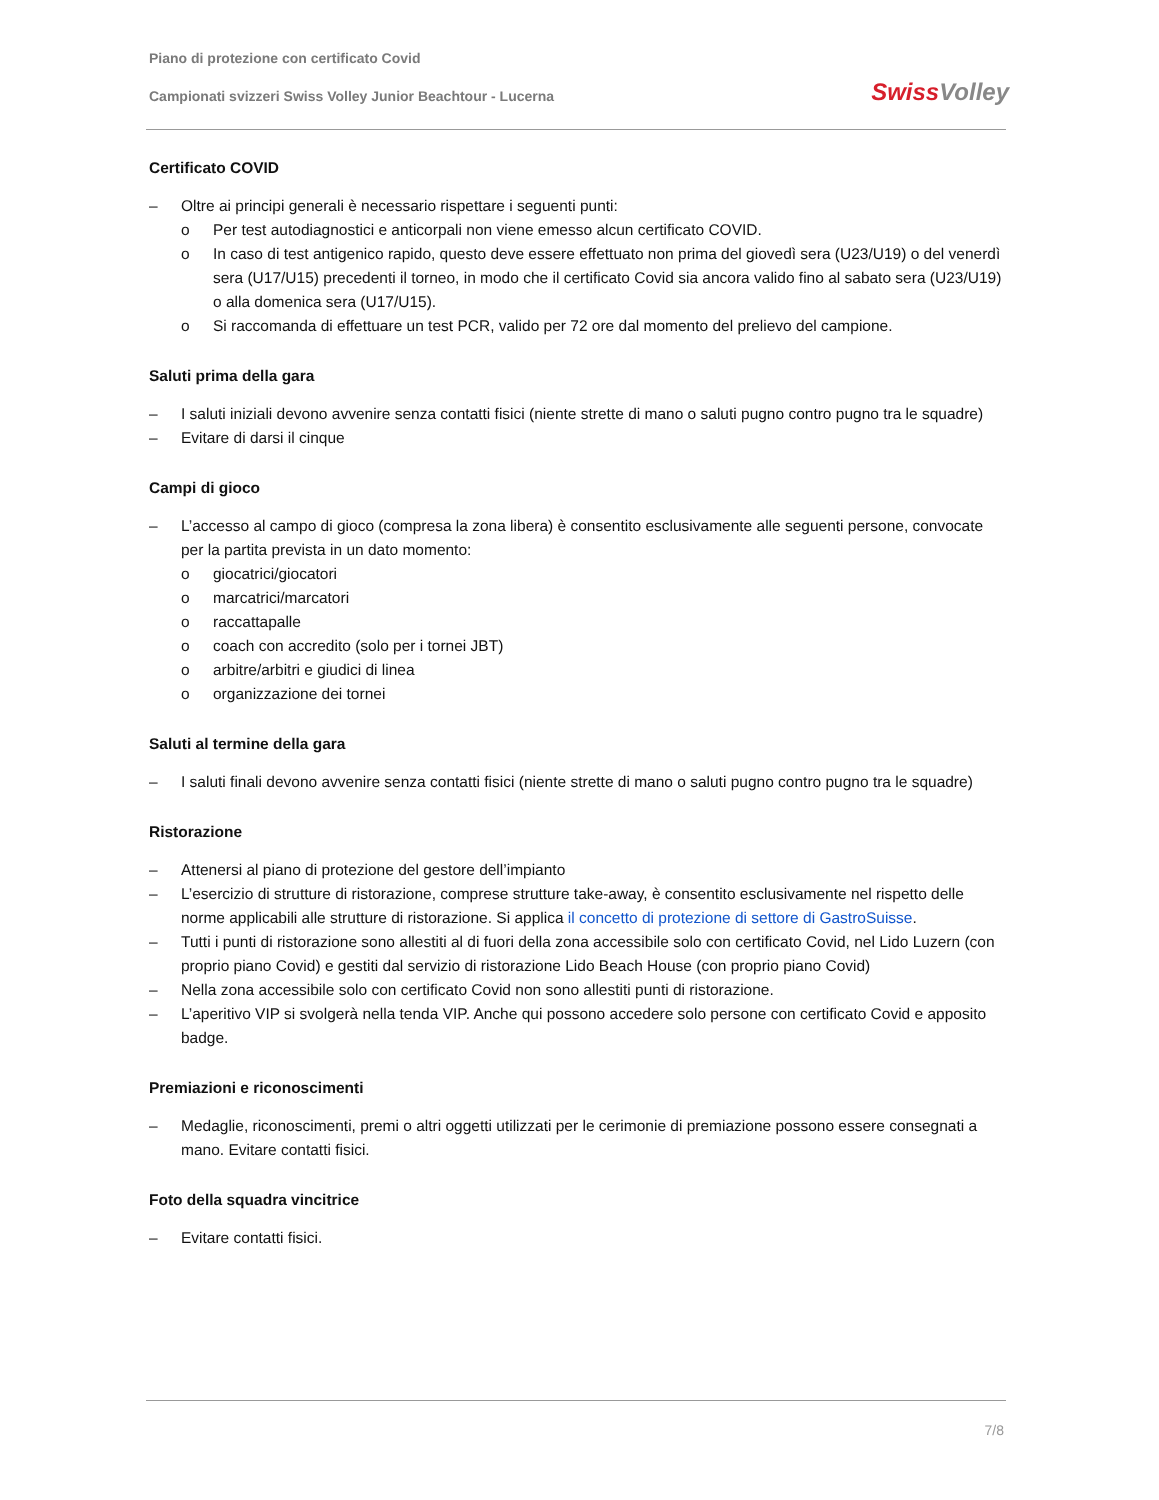Piano di protezione con certificato Covid
Campionati svizzeri Swiss Volley Junior Beachtour - Lucerna
Swiss Volley
Certificato COVID
– Oltre ai principi generali è necessario rispettare i seguenti punti:
o Per test autodiagnostici e anticorpali non viene emesso alcun certificato COVID.
o In caso di test antigenico rapido, questo deve essere effettuato non prima del giovedì sera (U23/U19) o del venerdì sera (U17/U15) precedenti il torneo, in modo che il certificato Covid sia ancora valido fino al sabato sera (U23/U19) o alla domenica sera (U17/U15).
o Si raccomanda di effettuare un test PCR, valido per 72 ore dal momento del prelievo del campione.
Saluti prima della gara
– I saluti iniziali devono avvenire senza contatti fisici (niente strette di mano o saluti pugno contro pugno tra le squadre)
– Evitare di darsi il cinque
Campi di gioco
– L’accesso al campo di gioco (compresa la zona libera) è consentito esclusivamente alle seguenti persone, convocate per la partita prevista in un dato momento:
o giocatrici/giocatori
o marcatrici/marcatori
o raccattapalle
o coach con accredito (solo per i tornei JBT)
o arbitre/arbitri e giudici di linea
o organizzazione dei tornei
Saluti al termine della gara
– I saluti finali devono avvenire senza contatti fisici (niente strette di mano o saluti pugno contro pugno tra le squadre)
Ristorazione
– Attenersi al piano di protezione del gestore dell’impianto
– L’esercizio di strutture di ristorazione, comprese strutture take-away, è consentito esclusivamente nel rispetto delle norme applicabili alle strutture di ristorazione. Si applica il concetto di protezione di settore di GastroSuisse.
– Tutti i punti di ristorazione sono allestiti al di fuori della zona accessibile solo con certificato Covid, nel Lido Luzern (con proprio piano Covid) e gestiti dal servizio di ristorazione Lido Beach House (con proprio piano Covid)
– Nella zona accessibile solo con certificato Covid non sono allestiti punti di ristorazione.
– L’aperitivo VIP si svolgerà nella tenda VIP. Anche qui possono accedere solo persone con certificato Covid e apposito badge.
Premiazioni e riconoscimenti
– Medaglie, riconoscimenti, premi o altri oggetti utilizzati per le cerimonie di premiazione possono essere consegnati a mano. Evitare contatti fisici.
Foto della squadra vincitrice
– Evitare contatti fisici.
7/8